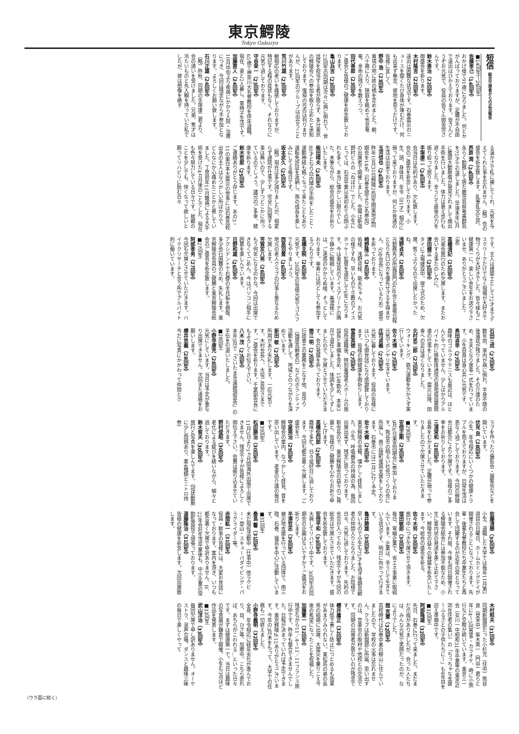東京鰐陵
Tokyo Gakuryo
短信 総会欠席者からの近況報告
■14回生～26回生
佐藤孝己（14回生）
おかげ様で91歳になりました。何とかがんばっておりますが、足腰が不自由で遠出はひかえております。皆さんどうぞお元気で。役員の皆さん御苦労さんです。
鈴木善治（22回生）
御盛会を祈ります。
木村隆吉（22回生）
遠出は困難な状況です。石巻震災のニュースを聞くたび身体が竦むだけ、何も出来ず無念、彼地を思うだけです。皆様に宜しく。
野中 浩（23回生）
異境の地に終の栖を定めました。齢、八十路に入り、狭庭を眺めて気息奄奄、余命の残りを数えつつ。
田代善郎（23回生）
ご盛会と皆様のご健康を祈念致しております。
亀山兵吉（23回生）
23回生の同期は次々に病に倒れて、世話役を担当する者が居らず、多分東京の鰐陵会への参加を取り止めたと承知しております。復帰の可否は判りませんが、23回生のグループは出合うことがあります。
荒川竹雄（23回生）
齢相応の老いを痛感しておりますが、特記する程の症状もなく、それなりに元気で過しております。
守谷栄一（23回生）
65歳で神奈川大名誉教授を停年退職。現在、妻と2人暮し。車椅子生活です。
加藤直人（24回生）
10月中旬より疾病にかかり入院・治療につき、今回は残念ながら不参加となります。よろしくお願い致します。
石川正雄（24回生）
（略）昨秋、同期の手塚康二君より、会の誘いを受けました。兄弟、秀才は冷たいものと先入観を持っていた私でしたが、彼は想像を絶す
る温かさで私に接してくれ、元気を与えてくれた事を忘れません。（略）会の盛会を祈念致します。乱筆乱文乞許。
芦原 潤（24回生）
永らく勤務して居た鹿児島県奄美群島を75才で引退しました。早速本年2月に腹部大動脈瘤が発見されまして摘出手術を行いました。体力は衰え歩行も遅くなりました。辛うじて最後の力を振り絞って居ります。
手塚康二（24回生）
会当日は先約があり、欠礼致します。会のご盛会を祈念しております。小生、頭、身体共、年令（81才）相応に弱って来ておりますが、何とか普通の生活は出来ております。
玉河信也（24回生）
昨年10月31日鰐陵24回生関東地区同期会を14名（石巻支部より3名参加）の出席者で開催しました。会場は新宿野村ビルの「ねぼけ」でした。小生にとっては、石高卒業以来初めての顔ぶれも多く、本当に懐かしい限りでした。末筆ながら、総会の盛会をお祈りいたします。
柴田晴夫（24回生）
80才となり白内障の手術をしたこと・運動神経も鈍くなって来たこともあり運転免許証を返納し、孫の成長を楽しみにしてる毎日です。
坂本武久（25回生）
（略）現在は多少減りましたが、相変らず通院が仕事です。完全に回復する事は無いので、少しずつどこかに向っているのでしょう。諸兄のご多幸、健康を祈ります。
鈴木哲郎（25回生）
ご連絡ありがとう存じます。あの3・11の東日本大震災の惨事には石巻高校出身の主人はなつかしい所ばかりで、どんなにか心痛めたことかと察していました。丁度前年11月難病による大手術を受けた4カ月後のことでした。現在も色々努力している日々です。故郷のことを少しでも、快くなって欲しいと願ってリハビリに励む日々
です。主人は建築士として72才までデスクワークだけでなく現場が大好きで物づくりが大好きでした。皆々様もご健康第一に、楽しい余生をお送り下さいませ。ありがとうございました。（妻）
高橋清記（25回生）
兄弟会旅行のため欠席します。またお会いする事たのしみに。
津田健三（25回生）
タイに工場建設中。竣工式のため、欠席。暫くぶりなので出席したかったね。
浅野貞夫（26回生）
元勤務先の所属部門のOB会と重複日程となり先口の方を優先せざるを得ません。（OB会長になっているため）盛会を祈っております。
崎野隆三（26回生）
佑様、浅野貞様、剛夫ちゃん、お元気の様ですね。早いもので立教のアイスホッケー監督を退任して6年になります。今は東伏見のアイスアリーナの隅で静かに観戦しています。美濃様には、ご迷惑のかからぬ様、そっとしております。傘寿には何としても参加するつもりです。
高橋主税（26回生）
元気です。26回生の皆様元気でゴルフでもやりましょう。
西島羽豊（26回生）
地元の老人クラブの行事と重なるため欠席します。
芳賀亥八男（26回生）
もう何年になるのかな。今回は出席できなくてごめん。今はパソコン相手に囲碁を楽しんでいます。
日野和雄（26回生）
アクシデントで右膝の半月板を損傷、多少歩行困難のため、失礼します。東京鰐陵会会員のご健勝と東京鰐陵会総会のご盛会を祈念致します。
■27回生
阿部孝男（27回生）
今回も欠席とさせていただきます。ハイテクリサーチと言う所でアルバイト的に働いています。
石田三成（27回生）
数年前、家内が病に倒れ、半身不随の後遺症が残りました。その介護のため、主夫となり家事一式を行っています。小生自身は身心共に元気です。
奥田貞幸（27回生）
趣味のゴルフやテニスも最近は、ほとんどやっていません。少しばかりアルバイト的に移動体通信の基地局設置関連の仕事をしています。震災以降、田舎への足は遠くなりました。
北村忠二郎（27回生）
ウォーキング、筋力運動を欠かさず実行しています。
佐々木博（27回生）
元気でボンヤリ生きています。
庄司貞義（27回生）
元気に暮しております。役員の皆様にはいつも御世話になり感謝致しております。皆様の御健康を御祈りします。
菅原英徳（27回生）
役所退職後、特別養護老人ホームの施設長と準備を含め、15年勤め、本年3月で退任しました。体調を少しくずしましたので、欠席とさせていただきます。会の発展を祈っております。
徳江 明（27回生）
行政書士の業務をこなす他、見守り（独居高齢者の）などのボランティア活動を通して、地域とのつながりを深めています。
新田 敏（27回生）
所用があり失礼します。一応元気です。木村会長へ、大役ご苦労さまです。ご盛会を祈ります。千葉副会長にもよろしくお伝え下さい。
八木 茂（27回生）
本年5月で「さいたま市遺跡調査会」の手伝を引退いたしました。
■28回生
小野寺康充（28回生）
元気にしています。当日は予定が重なり出席できません。次回また連絡をお願いします。
櫻井忠義（28回生）
今だに写真にかかわって仲間とク
ラブを作ったり撮影会・展覧会などを開いています。
伏見 良（28回生）
小生、年令相応にいくつかの健康トラブルを抱えておりますが、日常生活は恙なく過ごしております。今回の鰐陵会は都合により欠席です。皆様のご多幸をお祈りしております。
三浦常和（28回生）
喜寿をむかえました。足腰が弱って参りましたので欠席させていただきます。
■29回生
安倍正剛（29回生）
9月6日東京同期会に参加しております。熊谷市の明るい社会づくりの会に所属し、南三陸町復興支援をしております。石巻市には11月に行く予定。
佐々木健（29回生）
東京鰐陵の会報、懐かしく拝見しました。小生、呼吸器系の持病の為、毎回出席出来ず、残念に思っております。新会長の下、東京鰐陵会の益々のご発展と、皆様のご健勝を心からお祈り申し上げます。
高橋伝四郎（29回生）
趣味で多忙。日々是好日に過しております。今回も都合悪く欠席します。ご盛会を!!
守屋晃治（29回生）
鰐陵会の案内、なつかしく拝見。昔を思い出しています。老妻の介護の毎日です。
■30回生
松田勝治（30回生）
11月3日より1ヵ月間海外出張で出席できません。残念ですが皆様によろしく御伝え下さい。会費は振り込ませていただきます。
野村俊昭（30回生）
老化による綻びを繕いながら、細々と過しております。
鈴木賀夫（30回生）
旅行と写真を楽しんでます。（冠状動脈に少し問題あり、薬4種類とニトロ持参）
佐藤清勝（30回生）
小生、退職した大学では毎年11月第2週目の日曜日、ホームカミングデイが開催されることになっております。先輩・後輩名誉教授たち卒業生たちと再会して団欒するのが近年の常となっています。それ故、今後も同日開催される鰐陵会総会には参加不能なため、小生に案内状の発送を差し止めて下さい。鰐陵会の益々の発展を祈念いたします。今総会の盛会を祈る。
佐々木努（30回生）
旅行中につき欠席させて頂きます。
窪田敏郎（30回生）
毎日、零細企業で、省エネ事業に取組んでいます。企業は、辛うじて生きている状況です。明日に向かって行きます。
亀井勝雄（30回生）
早いもので小生も75才を過ぎ後期高齢者の仲間入りとなりました。お陰様で日々、元気に過しております。先約の会合が入っており、残念ですが今回の総会は欠席とさせていただきます。盛会を祈念致しております。
安倍平和（30回生）
大病してリハビリ中です。30回生の同期会の企画はないですか？ご盛況をお祈りします。
半澤哲志（30回生）
被災地支援を行っている団体で、南三陸、石巻、福島を中心に活動しています。
■31回生
桑島 馨（31回生）
未だ現役活動中（仕事中）他ラグビー・登山・スキューバダイビング・パラグライダー等。
赤間紘一（31回生）
役員・幹事の皆様には、大変お世話になっております。案内を頂き、いつも都合悪く欠席で申訳ありません。H．22年会社生活卒業後も、中小企業の常勤監査役で頑張っております。
遠藤隆治（31回生）
皆様の健康を祈念します。次回出席致します。
木村照夫（31回生）
同期新聞部だった小杉充（住中）熊谷良（登米中）柴木英一（門中）君らと年に4～5回食事・カラオケ、時に小旅行など交際が続いています。東京三一会（女川一中昭和31年卒業等の東京近郊在住者の集い）の「ちっちゃな支援～ふるさとの子供たちに～」も4年目を迎え準備中です。
■32回生
阿部隆雄（32回生）
先日、石巻に行って来ました。まだまだ爪痕がありましたが、会った人たちは、みんな元気で笑顔だったのが、なによりでした。
舘 克憲（32回生）
高校時代は石巻中裏の鰐山に住んでいましたので、学校の火事は忘れません。クラブは新聞部に所属、思い出すのは、音楽会の取材や他校との交流です。同期の出席者が居ないのが残念です。
櫻井庸正（32回生）
体力低下著しく防止につとめるも効果があまりみられない。東松島の弟の長男の結婚に出席、大震災を乗りこえ今後の希望になったことを祝福した。
加藤憲一（32回生）
残念ながら11／4～11／11フランス旅行中です。昨年も整合できませんでした。日程が決まっていれば予定できます。東京鰐陵№12ありがとうございます。今年の3月末をもって、大学での任務も一切終えました。
小野寺義明（32回生）
全身、年令相応に経年劣化が進んでおり、目、ひざ等、加療中。こちら直れば、あちらがこわれる…といった日々です。まずは健康第一で。当日は趣味の写真展が鎌倉で開催。小生も3点ほど作品を発表します。
■33回生
武山洋治（33回生）
毎回欠席で申し訳ありません。オーケストラ、混声合唱、ダンスと趣味三昧の毎日で楽しくやって
（ウラ面に続く）